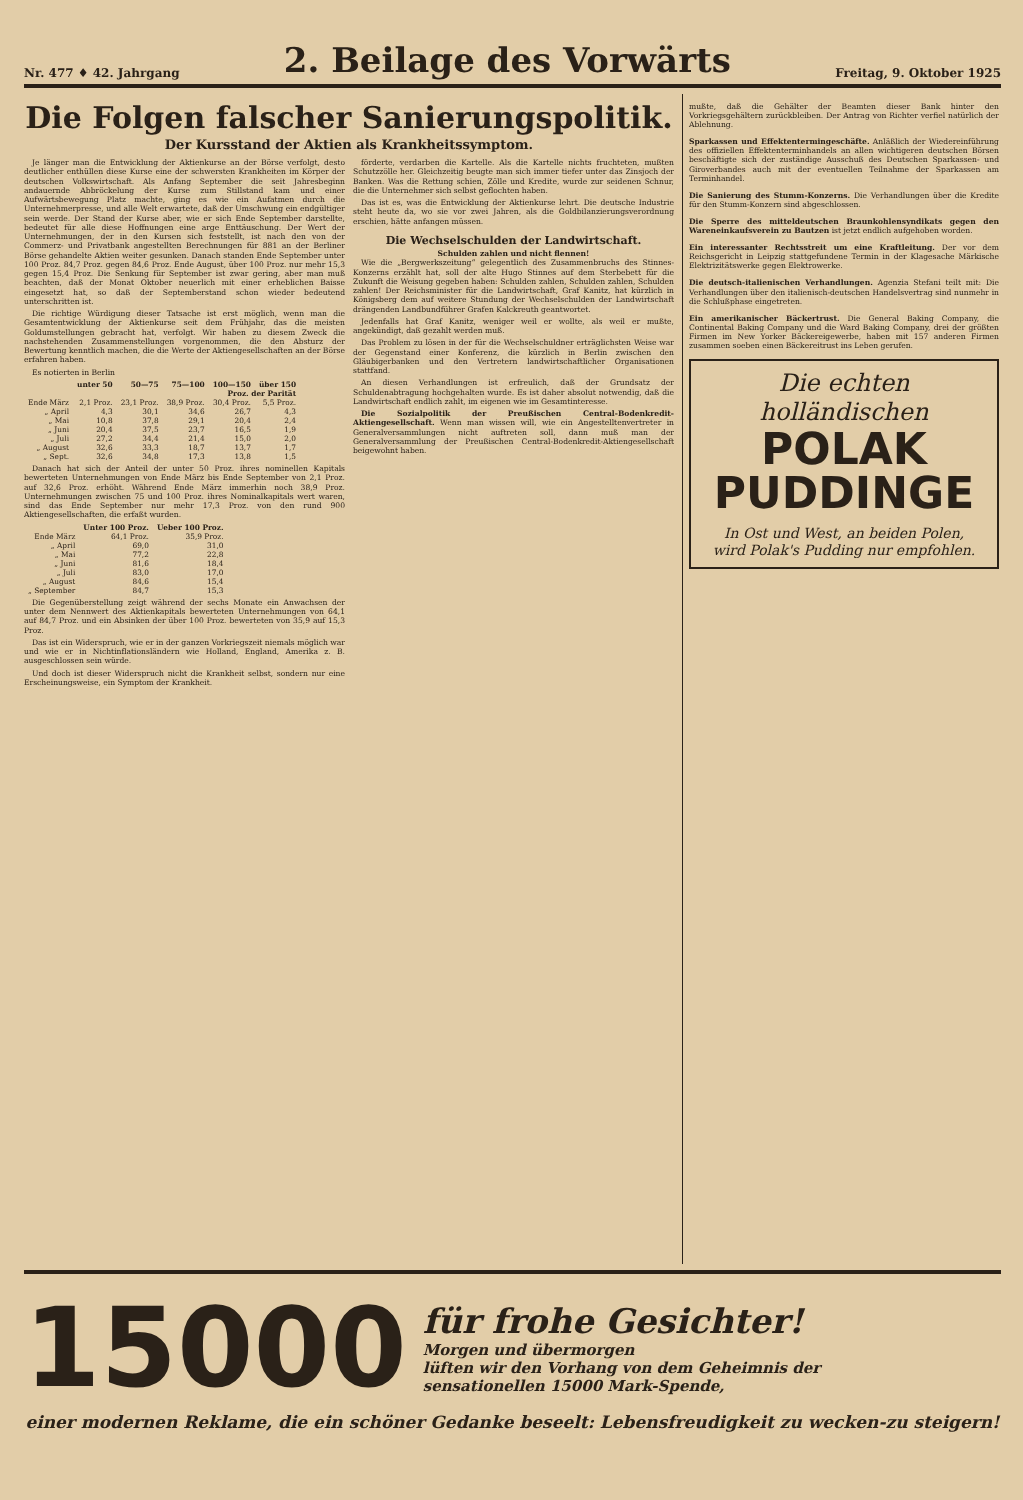Nr. 477 ♦ 42. Jahrgang
2. Beilage des Vorwärts
Freitag, 9. Oktober 1925
Die Folgen falscher Sanierungspolitik.
Der Kursstand der Aktien als Krankheitssymptom.
Je länger man die Entwicklung der Aktienkurse an der Börse verfolgt, desto deutlicher enthüllen diese Kurse eine der schwersten Krankheiten im Körper der deutschen Volkswirtschaft. Als Anfang September die seit Jahresbeginn andauernde Abbröckelung der Kurse zum Stillstand kam und einer Aufwärtsbewegung Platz machte, ging es wie ein Aufatmen durch die Unternehmerpresse, und alle Welt erwartete, daß der Umschwung ein endgültiger sein werde. Der Stand der Kurse aber, wie er sich Ende September darstellte, bedeutet für alle diese Hoffnungen eine arge Enttäuschung. Der Wert der Unternehmungen, der in den Kursen sich feststellt, ist nach den von der Commerz- und Privatbank angestellten Berechnungen für 881 an der Berliner Börse gehandelte Aktien weiter gesunken. Danach standen Ende September unter 100 Proz. 84,7 Proz. gegen 84,6 Proz. Ende August, über 100 Proz. nur mehr 15,3 gegen 15,4 Proz. Die Senkung für September ist zwar gering, aber man muß beachten, daß der Monat Oktober neuerlich mit einer erheblichen Baisse eingesetzt hat, so daß der Septemberstand schon wieder bedeutend unterschritten ist.
Die richtige Würdigung dieser Tatsache ist erst möglich, wenn man die Gesamtentwicklung der Aktienkurse seit dem Frühjahr, das die meisten Goldumstellungen gebracht hat, verfolgt. Wir haben zu diesem Zweck die nachstehenden Zusammenstellungen vorgenommen, die den Absturz der Bewertung kenntlich machen, die die Werte der Aktiengesellschaften an der Börse erfahren haben.
Es notierten in Berlin
| | unter 50 | 50—75 | 75—100 | 100—150 | über 150 |
| --- | --- | --- | --- | --- | --- |
| | Proz. der Parität | | | | |
| Ende März | 2,1 Proz. | 23,1 Proz. | 38,9 Proz. | 30,4 Proz. | 5,5 Proz. |
| „ April | 4,3 | 30,1 | 34,6 | 26,7 | 4,3 |
| „ Mai | 10,8 | 37,8 | 29,1 | 20,4 | 2,4 |
| „ Juni | 20,4 | 37,5 | 23,7 | 16,5 | 1,9 |
| „ Juli | 27,2 | 34,4 | 21,4 | 15,0 | 2,0 |
| „ August | 32,6 | 33,3 | 18,7 | 13,7 | 1,7 |
| „ Sept. | 32,6 | 34,8 | 17,3 | 13,8 | 1,5 |
Danach hat sich der Anteil der unter 50 Proz. ihres nominellen Kapitals bewerteten Unternehmungen von Ende März bis Ende September von 2,1 Proz. auf 32,6 Proz. erhöht. Während Ende März immerhin noch 38,9 Proz. Unternehmungen zwischen 75 und 100 Proz. ihres Nominalkapitals wert waren, sind das Ende September nur mehr 17,3 Proz. von den rund 900 Aktiengesellschaften, die erfaßt wurden.
| | Unter 100 Proz. | Ueber 100 Proz. |
| --- | --- | --- |
| Ende März | 64,1 Proz. | 35,9 Proz. |
| „ April | 69,0 | 31,0 |
| „ Mai | 77,2 | 22,8 |
| „ Juni | 81,6 | 18,4 |
| „ Juli | 83,0 | 17,0 |
| „ August | 84,6 | 15,4 |
| „ September | 84,7 | 15,3 |
Die Gegenüberstellung zeigt während der sechs Monate ein Anwachsen der unter dem Nennwert des Aktienkapitals bewerteten Unternehmungen von 64,1 auf 84,7 Proz. und ein Absinken der über 100 Proz. bewerteten von 35,9 auf 15,3 Proz.
Das ist ein Widerspruch, wie er in der ganzen Vorkriegszeit niemals möglich war und wie er in Nichtinflationsländern wie Holland, England, Amerika z. B. ausgeschlossen sein würde.
Und doch ist dieser Widerspruch nicht die Krankheit selbst, sondern nur eine Erscheinungsweise, ein Symptom der Krankheit.
förderte, verdarben die Kartelle. Als die Kartelle nichts fruchteten, mußten Schutzzölle her. Gleichzeitig beugte man sich immer tiefer unter das Zinsjoch der Banken. Was die Rettung schien, Zölle und Kredite, wurde zur seidenen Schnur, die die Unternehmer sich selbst geflochten haben.
Das ist es, was die Entwicklung der Aktienkurse lehrt. Die deutsche Industrie steht heute da, wo sie vor zwei Jahren, als die Goldbilanzierungsverordnung erschien, hätte anfangen müssen.
Die Wechselschulden der Landwirtschaft.
Schulden zahlen und nicht flennen!
Wie die „Bergwerkszeitung“ gelegentlich des Zusammenbruchs des Stinnes-Konzerns erzählt hat, soll der alte Hugo Stinnes auf dem Sterbebett für die Zukunft die Weisung gegeben haben: Schulden zahlen, Schulden zahlen, Schulden zahlen! Der Reichsminister für die Landwirtschaft, Graf Kanitz, hat kürzlich in Königsberg dem auf weitere Stundung der Wechselschulden der Landwirtschaft drängenden Landbundführer Grafen Kalckreuth geantwortet.
Jedenfalls hat Graf Kanitz, weniger weil er wollte, als weil er mußte, angekündigt, daß gezahlt werden muß.
Das Problem zu lösen in der für die Wechselschuldner erträglichsten Weise war der Gegenstand einer Konferenz, die kürzlich in Berlin zwischen den Gläubigerbanken und den Vertretern landwirtschaftlicher Organisationen stattfand.
An diesen Verhandlungen ist erfreulich, daß der Grundsatz der Schuldenabtragung hochgehalten wurde. Es ist daher absolut notwendig, daß die Landwirtschaft endlich zahlt, im eigenen wie im Gesamtinteresse.
Die Sozialpolitik der Preußischen Central-Bodenkredit-Aktiengesellschaft. Wenn man wissen will, wie ein Angestelltenvertreter in Generalversammlungen nicht auftreten soll, dann muß man der Generalversammlung der Preußischen Central-Bodenkredit-Aktiengesellschaft beigewohnt haben.
mußte, daß die Gehälter der Beamten dieser Bank hinter den Vorkriegsgehältern zurückbleiben. Der Antrag von Richter verfiel natürlich der Ablehnung.
Sparkassen und Effektentermingeschäfte. Anläßlich der Wiedereinführung des offiziellen Effektenterminhandels an allen wichtigeren deutschen Börsen beschäftigte sich der zuständige Ausschuß des Deutschen Sparkassen- und Giroverbandes auch mit der eventuellen Teilnahme der Sparkassen am Terminhandel.
Die Sanierung des Stumm-Konzerns. Die Verhandlungen über die Kredite für den Stumm-Konzern sind abgeschlossen.
Die Sperre des mitteldeutschen Braunkohlensyndikats gegen den Wareneinkaufsverein zu Bautzen ist jetzt endlich aufgehoben worden.
Ein interessanter Rechtsstreit um eine Kraftleitung. Der vor dem Reichsgericht in Leipzig stattgefundene Termin in der Klagesache Märkische Elektrizitätswerke gegen Elektrowerke.
Die deutsch-italienischen Verhandlungen. Agenzia Stefani teilt mit: Die Verhandlungen über den italienisch-deutschen Handelsvertrag sind nunmehr in die Schlußphase eingetreten.
Ein amerikanischer Bäckertrust. Die General Baking Company, die Continental Baking Company und die Ward Baking Company, drei der größten Firmen im New Yorker Bäckereigewerbe, haben mit 157 anderen Firmen zusammen soeben einen Bäckereitrust ins Leben gerufen.
Die echten holländischen
POLAK
PUDDINGE
In Ost und West, an beiden Polen,
wird Polak's Pudding nur empfohlen.
15000
für frohe Gesichter!
Morgen und übermorgen
lüften wir den Vorhang von dem Geheimnis der
sensationellen 15000 Mark-Spende,
einer modernen Reklame, die ein schöner Gedanke beseelt: Lebensfreudigkeit zu wecken-zu steigern!